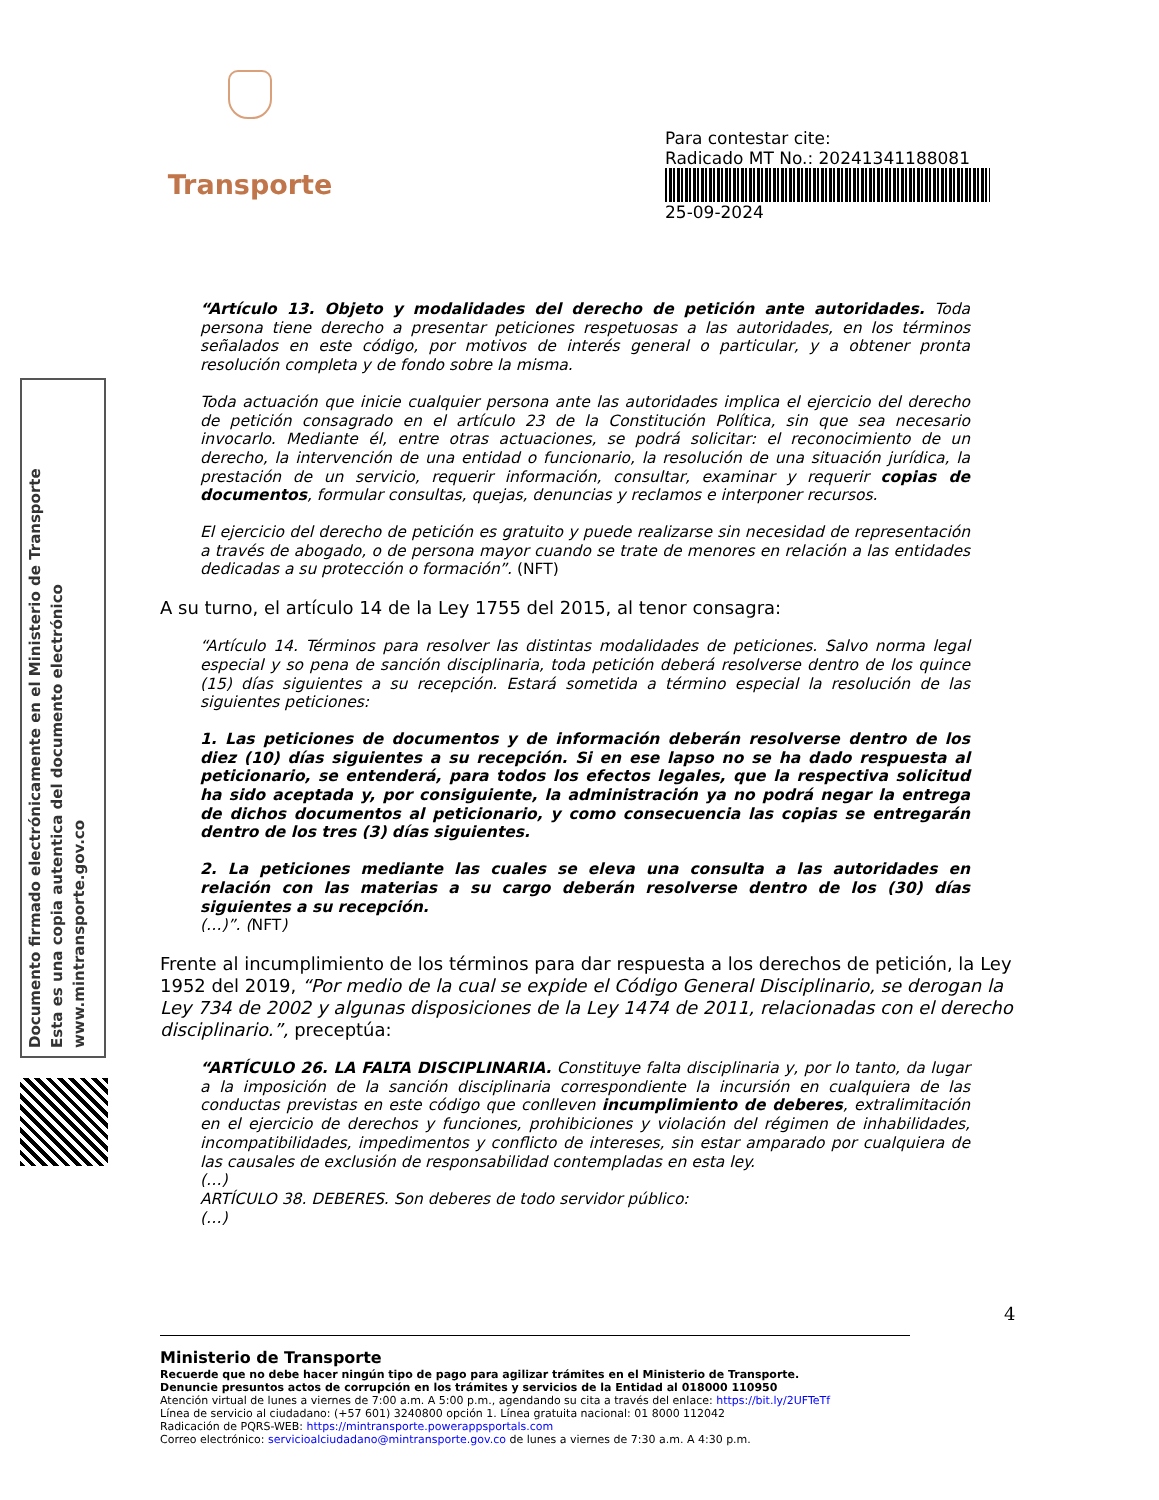Transporte
Para contestar cite:
Radicado MT No.: 20241341188081
25-09-2024
Documento firmado electrónicamente en el Ministerio de Transporte
Esta es una copia autentica del documento electrónico
www.mintransporte.gov.co
“Artículo 13. Objeto y modalidades del derecho de petición ante autoridades. Toda persona tiene derecho a presentar peticiones respetuosas a las autoridades, en los términos señalados en este código, por motivos de interés general o particular, y a obtener pronta resolución completa y de fondo sobre la misma.
Toda actuación que inicie cualquier persona ante las autoridades implica el ejercicio del derecho de petición consagrado en el artículo 23 de la Constitución Política, sin que sea necesario invocarlo. Mediante él, entre otras actuaciones, se podrá solicitar: el reconocimiento de un derecho, la intervención de una entidad o funcionario, la resolución de una situación jurídica, la prestación de un servicio, requerir información, consultar, examinar y requerir copias de documentos, formular consultas, quejas, denuncias y reclamos e interponer recursos.
El ejercicio del derecho de petición es gratuito y puede realizarse sin necesidad de representación a través de abogado, o de persona mayor cuando se trate de menores en relación a las entidades dedicadas a su protección o formación”. (NFT)
A su turno, el artículo 14 de la Ley 1755 del 2015, al tenor consagra:
“Artículo 14. Términos para resolver las distintas modalidades de peticiones. Salvo norma legal especial y so pena de sanción disciplinaria, toda petición deberá resolverse dentro de los quince (15) días siguientes a su recepción. Estará sometida a término especial la resolución de las siguientes peticiones:
1. Las peticiones de documentos y de información deberán resolverse dentro de los diez (10) días siguientes a su recepción. Si en ese lapso no se ha dado respuesta al peticionario, se entenderá, para todos los efectos legales, que la respectiva solicitud ha sido aceptada y, por consiguiente, la administración ya no podrá negar la entrega de dichos documentos al peticionario, y como consecuencia las copias se entregarán dentro de los tres (3) días siguientes.
2. La peticiones mediante las cuales se eleva una consulta a las autoridades en relación con las materias a su cargo deberán resolverse dentro de los (30) días siguientes a su recepción.
(…)”. (NFT)
Frente al incumplimiento de los términos para dar respuesta a los derechos de petición, la Ley 1952 del 2019, “Por medio de la cual se expide el Código General Disciplinario, se derogan la Ley 734 de 2002 y algunas disposiciones de la Ley 1474 de 2011, relacionadas con el derecho disciplinario.”, preceptúa:
“ARTÍCULO 26. LA FALTA DISCIPLINARIA. Constituye falta disciplinaria y, por lo tanto, da lugar a la imposición de la sanción disciplinaria correspondiente la incursión en cualquiera de las conductas previstas en este código que conlleven incumplimiento de deberes, extralimitación en el ejercicio de derechos y funciones, prohibiciones y violación del régimen de inhabilidades, incompatibilidades, impedimentos y conflicto de intereses, sin estar amparado por cualquiera de las causales de exclusión de responsabilidad contempladas en esta ley.
(…)
ARTÍCULO 38. DEBERES. Son deberes de todo servidor público:
(…)
4
Ministerio de Transporte
Recuerde que no debe hacer ningún tipo de pago para agilizar trámites en el Ministerio de Transporte.
Denuncie presuntos actos de corrupción en los trámites y servicios de la Entidad al 018000 110950
Atención virtual de lunes a viernes de 7:00 a.m. A 5:00 p.m., agendando su cita a través del enlace: https://bit.ly/2UFTeTf
Línea de servicio al ciudadano: (+57 601) 3240800 opción 1. Línea gratuita nacional: 01 8000 112042
Radicación de PQRS-WEB: https://mintransporte.powerappsportals.com
Correo electrónico: servicioalciudadano@mintransporte.gov.co de lunes a viernes de 7:30 a.m. A 4:30 p.m.